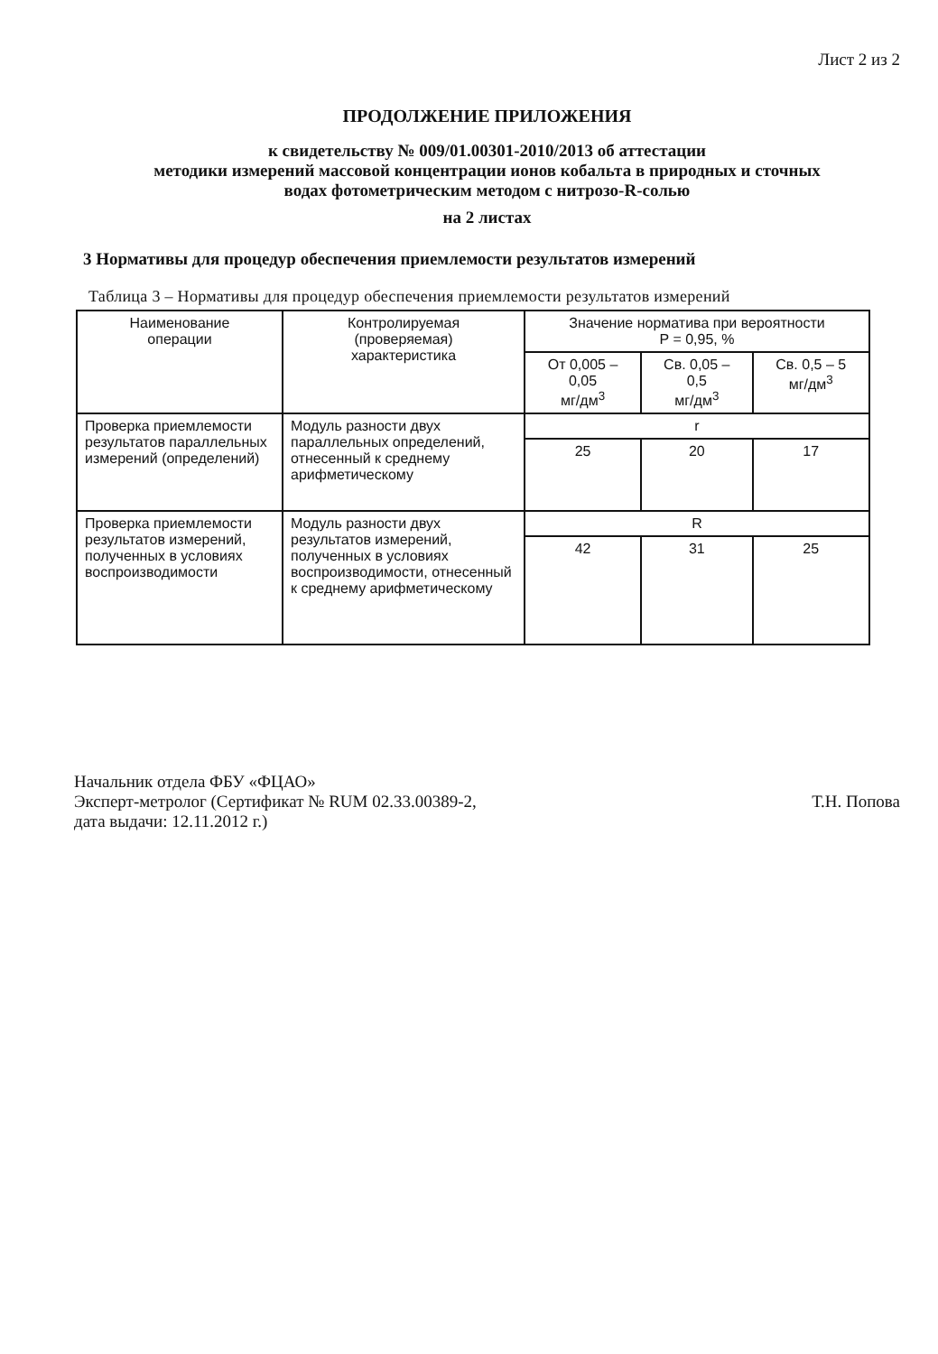Лист 2 из 2
ПРОДОЛЖЕНИЕ ПРИЛОЖЕНИЯ
к свидетельству № 009/01.00301-2010/2013 об аттестации
методики измерений массовой концентрации ионов кобальта в природных и сточных
водах фотометрическим методом с нитрозо-R-солью
на 2 листах
3 Нормативы для процедур обеспечения приемлемости результатов измерений
Таблица 3 – Нормативы для процедур обеспечения приемлемости результатов измерений
| Наименование операции | Контролируемая (проверяемая) характеристика | Значение норматива при вероятности P = 0,95, % | | |
| --- | --- | --- | --- | --- |
| | | От 0,005 – 0,05 мг/дм<sup>3</sup> | Св. 0,05 – 0,5 мг/дм<sup>3</sup> | Св. 0,5 – 5 мг/дм<sup>3</sup> |
| Проверка приемлемости результатов параллельных измерений (определений) | Модуль разности двух параллельных определений, отнесенный к среднему арифметическому | r | | |
| | | 25 | 20 | 17 |
| Проверка приемлемости результатов измерений, полученных в условиях воспроизводимости | Модуль разности двух результатов измерений, полученных в условиях воспроизводимости, отнесенный к среднему арифметическому | R | | |
| | | 42 | 31 | 25 |
Начальник отдела ФБУ «ФЦАО»
Эксперт-метролог (Сертификат № RUM 02.33.00389-2,
дата выдачи: 12.11.2012 г.)
Т.Н. Попова